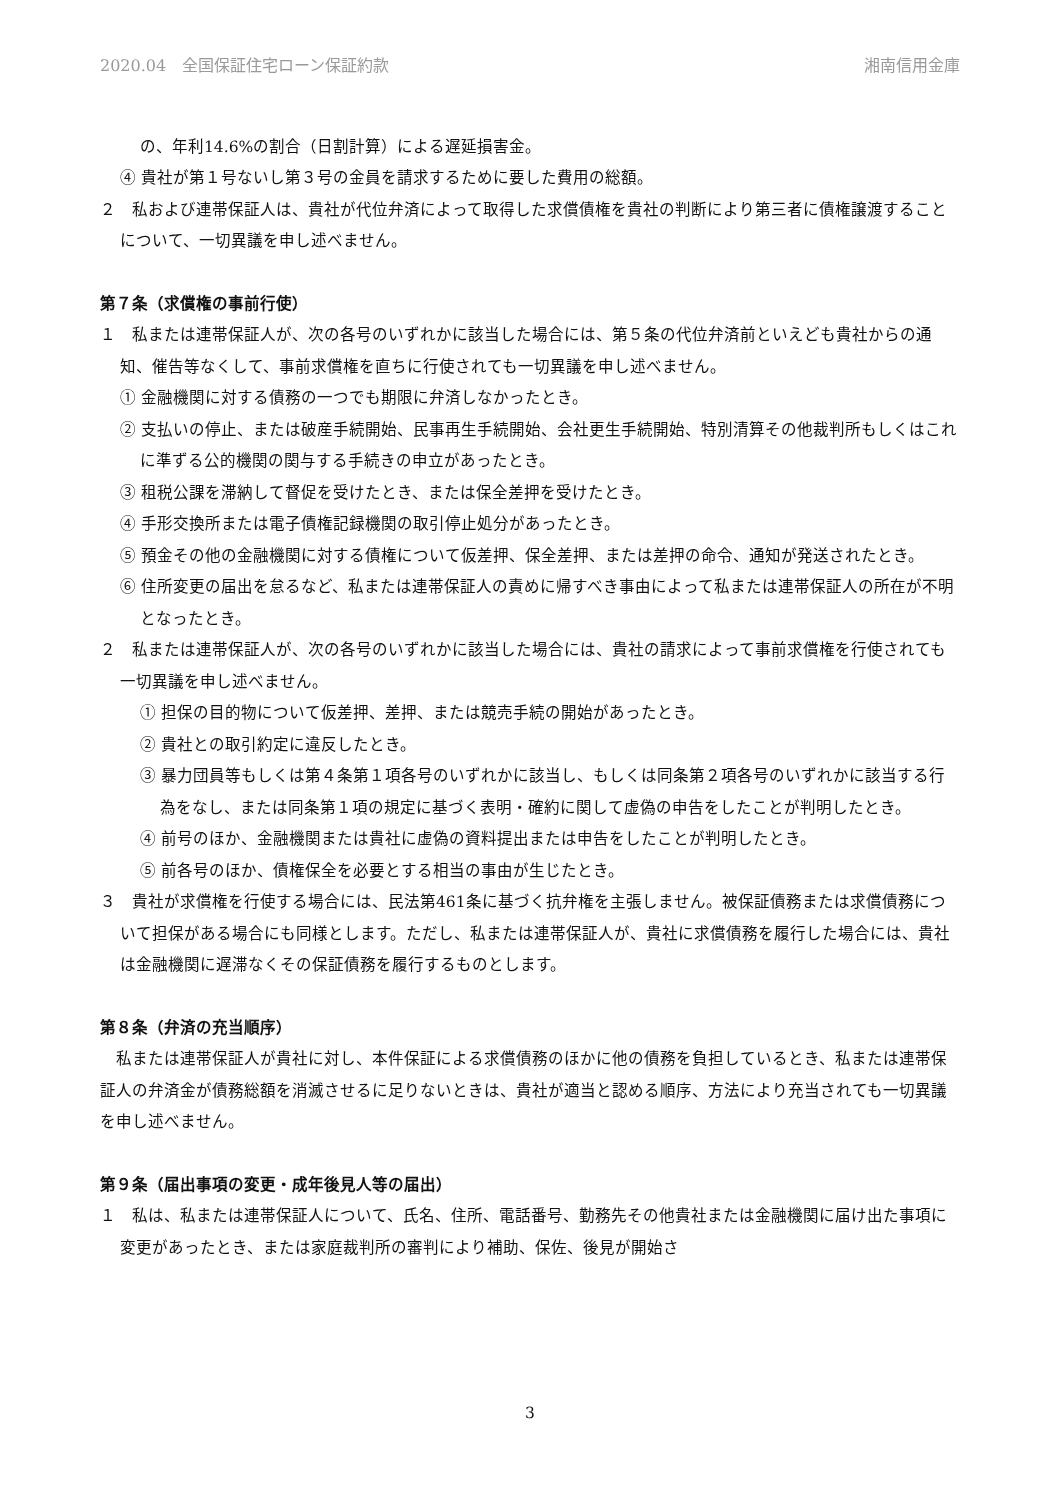2020.04　全国保証住宅ローン保証約款 湘南信用金庫
の、年利14.6%の割合（日割計算）による遅延損害金。
④ 貴社が第１号ないし第３号の金員を請求するために要した費用の総額。
２　私および連帯保証人は、貴社が代位弁済によって取得した求償債権を貴社の判断により第三者に債権譲渡することについて、一切異議を申し述べません。
第７条（求償権の事前行使）
１　私または連帯保証人が、次の各号のいずれかに該当した場合には、第５条の代位弁済前といえども貴社からの通知、催告等なくして、事前求償権を直ちに行使されても一切異議を申し述べません。
① 金融機関に対する債務の一つでも期限に弁済しなかったとき。
② 支払いの停止、または破産手続開始、民事再生手続開始、会社更生手続開始、特別清算その他裁判所もしくはこれに準ずる公的機関の関与する手続きの申立があったとき。
③ 租税公課を滞納して督促を受けたとき、または保全差押を受けたとき。
④ 手形交換所または電子債権記録機関の取引停止処分があったとき。
⑤ 預金その他の金融機関に対する債権について仮差押、保全差押、または差押の命令、通知が発送されたとき。
⑥ 住所変更の届出を怠るなど、私または連帯保証人の責めに帰すべき事由によって私または連帯保証人の所在が不明となったとき。
２　私または連帯保証人が、次の各号のいずれかに該当した場合には、貴社の請求によって事前求償権を行使されても一切異議を申し述べません。
① 担保の目的物について仮差押、差押、または競売手続の開始があったとき。
② 貴社との取引約定に違反したとき。
③ 暴力団員等もしくは第４条第１項各号のいずれかに該当し、もしくは同条第２項各号のいずれかに該当する行為をなし、または同条第１項の規定に基づく表明・確約に関して虚偽の申告をしたことが判明したとき。
④ 前号のほか、金融機関または貴社に虚偽の資料提出または申告をしたことが判明したとき。
⑤ 前各号のほか、債権保全を必要とする相当の事由が生じたとき。
３　貴社が求償権を行使する場合には、民法第461条に基づく抗弁権を主張しません。被保証債務または求償債務について担保がある場合にも同様とします。ただし、私または連帯保証人が、貴社に求償債務を履行した場合には、貴社は金融機関に遅滞なくその保証債務を履行するものとします。
第８条（弁済の充当順序）
　私または連帯保証人が貴社に対し、本件保証による求償債務のほかに他の債務を負担しているとき、私または連帯保証人の弁済金が債務総額を消滅させるに足りないときは、貴社が適当と認める順序、方法により充当されても一切異議を申し述べません。
第９条（届出事項の変更・成年後見人等の届出）
１　私は、私または連帯保証人について、氏名、住所、電話番号、勤務先その他貴社または金融機関に届け出た事項に変更があったとき、または家庭裁判所の審判により補助、保佐、後見が開始さ
3